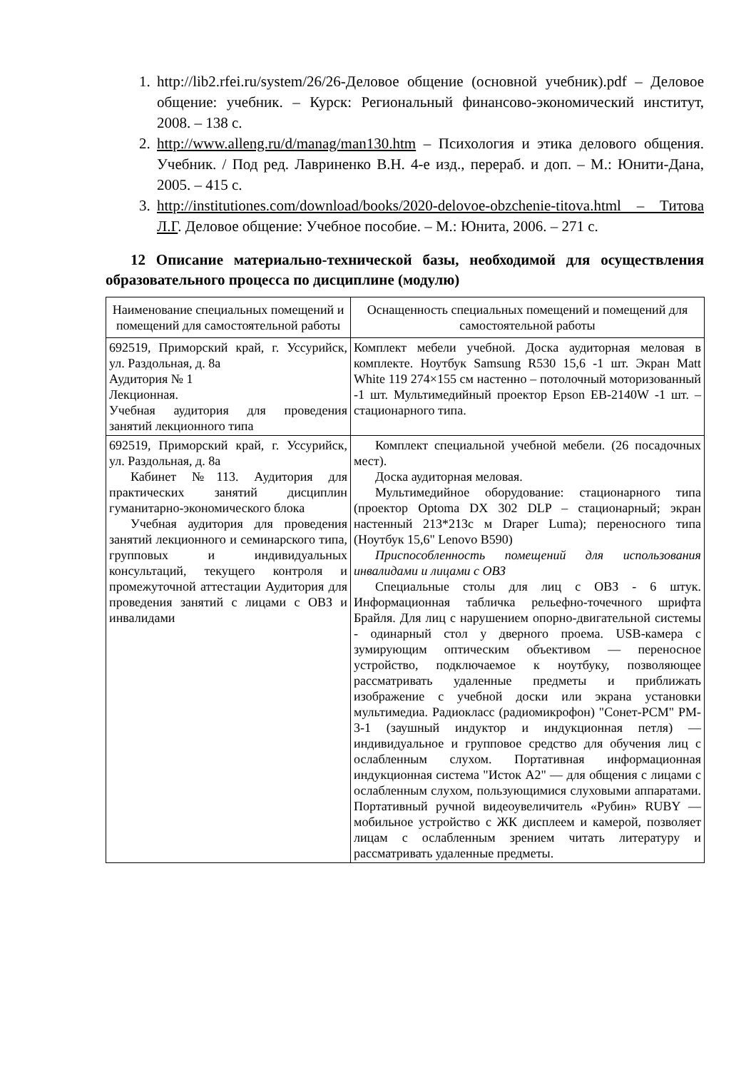1. http://lib2.rfei.ru/system/26/26-Деловое общение (основной учебник).pdf – Деловое общение: учебник. – Курск: Региональный финансово-экономический институт, 2008. – 138 с.
2. http://www.alleng.ru/d/manag/man130.htm – Психология и этика делового общения. Учебник. / Под ред. Лавриненко В.Н. 4-е изд., перераб. и доп. – М.: Юнити-Дана, 2005. – 415 с.
3. http://institutiones.com/download/books/2020-delovoe-obzchenie-titova.html – Титова Л.Г. Деловое общение: Учебное пособие. – М.: Юнита, 2006. – 271 с.
12 Описание материально-технической базы, необходимой для осуществления образовательного процесса по дисциплине (модулю)
| Наименование специальных помещений и помещений для самостоятельной работы | Оснащенность специальных помещений и помещений для самостоятельной работы |
| --- | --- |
| 692519, Приморский край, г. Уссурийск, ул. Раздольная, д. 8а Аудитория № 1 Лекционная. Учебная аудитория для проведения занятий лекционного типа | Комплект мебели учебной. Доска аудиторная меловая в комплекте. Ноутбук Samsung R530 15,6 -1 шт. Экран Matt White 119 274×155 см настенно – потолочный моторизованный -1 шт. Мультимедийный проектор Epson EB-2140W -1 шт. – стационарного типа. |
| 692519, Приморский край, г. Уссурийск, ул. Раздольная, д. 8а Кабинет №113. Аудитория для практических занятий дисциплин гуманитарно-экономического блока Учебная аудитория для проведения занятий лекционного и семинарского типа, групповых и индивидуальных консультаций, текущего контроля и промежуточной аттестации Аудитория для проведения занятий с лицами с ОВЗ и инвалидами | Комплект специальной учебной мебели. (26 посадочных мест). Доска аудиторная меловая. Мультимедийное оборудование: стационарного типа (проектор Optoma DX 302 DLP – стационарный; экран настенный 213*213с м Draper Luma); переносного типа (Ноутбук 15,6" Lenovo B590) Приспособленность помещений для использования инвалидами и лицами с ОВЗ Специальные столы для лиц с ОВЗ - 6 штук. Информационная табличка рельефно-точечного шрифта Брайля. Для лиц с нарушением опорно-двигательной системы - одинарный стол у дверного проема. USB-камера с зумирующим оптическим объективом — переносное устройство, подключаемое к ноутбуку, позволяющее рассматривать удаленные предметы и приближать изображение с учебной доски или экрана установки мультимедиа. Радиокласс (радиомикрофон) "Сонет-PCM" PM- 3-1 (заушный индуктор и индукционная петля) — индивидуальное и групповое средство для обучения лиц с ослабленным слухом. Портативная информационная индукционная система "Исток А2" — для общения с лицами с ослабленным слухом, пользующимися слуховыми аппаратами. Портативный ручной видеоувеличитель «Рубин» RUBY — мобильное устройство с ЖК дисплеем и камерой, позволяет лицам с ослабленным зрением читать литературу и рассматривать удаленные предметы. |